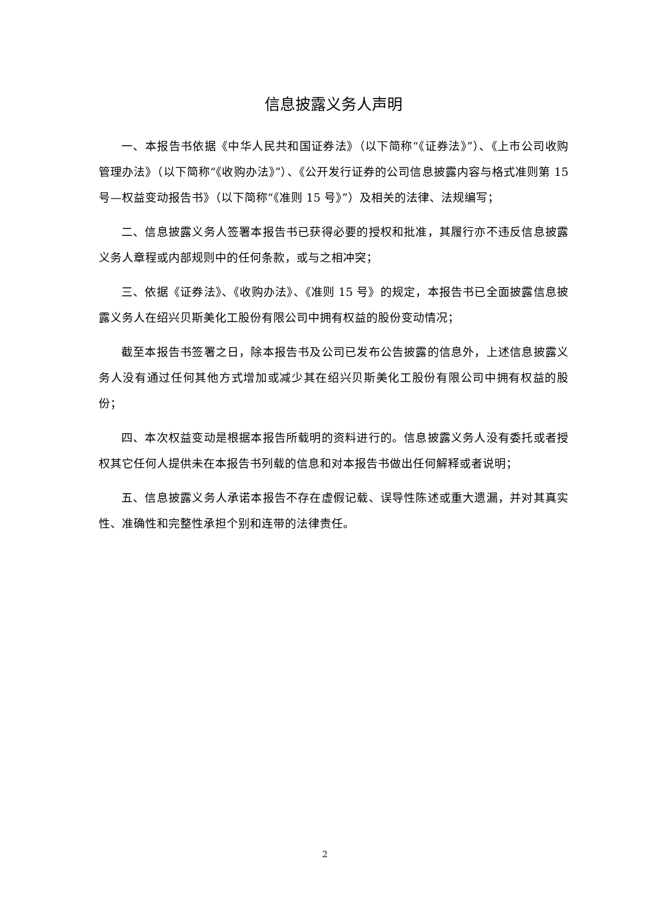信息披露义务人声明
一、本报告书依据《中华人民共和国证券法》（以下简称“《证券法》”）、《上市公司收购管理办法》（以下简称“《收购办法》”）、《公开发行证券的公司信息披露内容与格式准则第 15 号—权益变动报告书》（以下简称“《准则 15 号》”）及相关的法律、法规编写；
二、信息披露义务人签署本报告书已获得必要的授权和批准，其履行亦不违反信息披露义务人章程或内部规则中的任何条款，或与之相冲突；
三、依据《证券法》、《收购办法》、《准则 15 号》的规定，本报告书已全面披露信息披露义务人在绍兴贝斯美化工股份有限公司中拥有权益的股份变动情况；
截至本报告书签署之日，除本报告书及公司已发布公告披露的信息外，上述信息披露义务人没有通过任何其他方式增加或减少其在绍兴贝斯美化工股份有限公司中拥有权益的股份；
四、本次权益变动是根据本报告所载明的资料进行的。信息披露义务人没有委托或者授权其它任何人提供未在本报告书列载的信息和对本报告书做出任何解释或者说明；
五、信息披露义务人承诺本报告不存在虚假记载、误导性陈述或重大遗漏，并对其真实性、准确性和完整性承担个别和连带的法律责任。
2